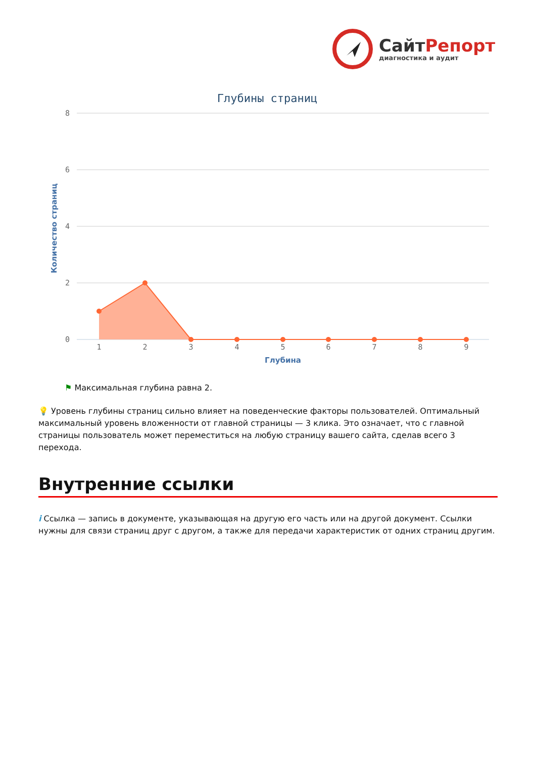СайтРепорт
диагностика и аудит
Глубины страниц
8
6
4
2
0
Количество страниц
1
2
3
4
5
6
7
8
9
Глубина
⚑ Максимальная глубина равна 2.
💡 Уровень глубины страниц сильно влияет на поведенческие факторы пользователей. Оптимальный максимальный уровень вложенности от главной страницы — 3 клика. Это означает, что с главной страницы пользователь может переместиться на любую страницу вашего сайта, сделав всего 3 перехода.
Внутренние ссылки
i Ссылка — запись в документе, указывающая на другую его часть или на другой документ. Ссылки нужны для связи страниц друг с другом, а также для передачи характеристик от одних страниц другим.